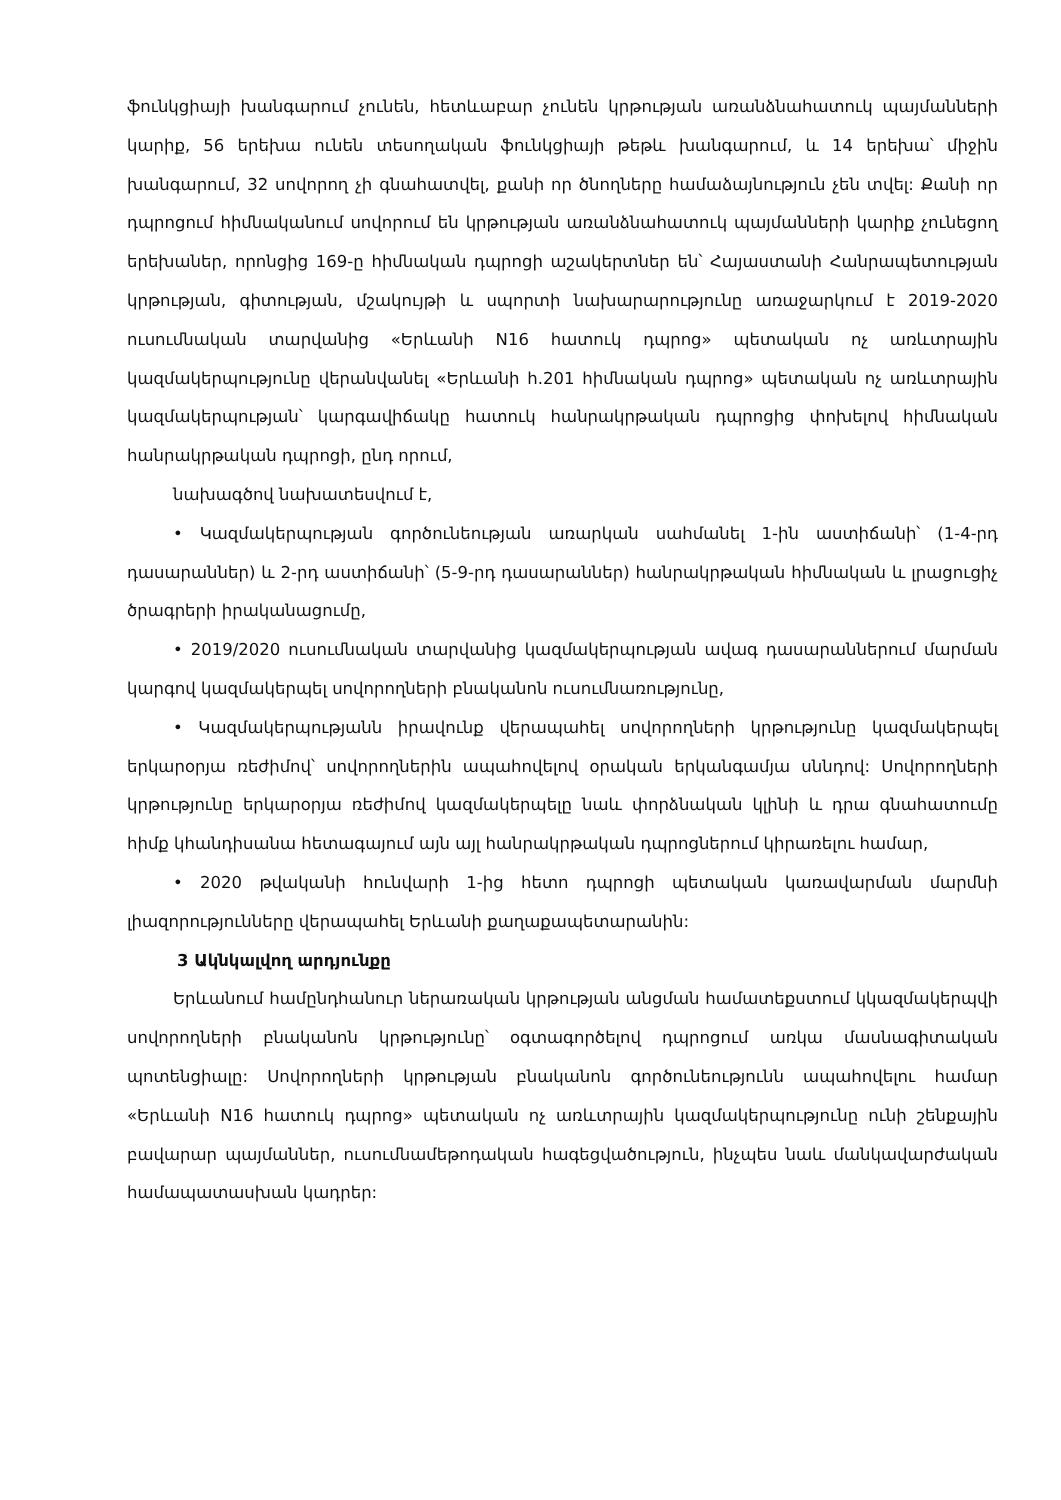ֆունկցիայի խանգարում չունեն, հետևաբար չունեն կրթության առանձնահատուկ պայմանների կարիք, 56 երեխա ունեն տեսողական ֆունկցիայի թեթև խանգարում, և 14 երեխա՝ միջին խանգարում, 32 սովորող չի գնահատվել, քանի որ ծնողները համաձայնություն չեն տվել: Քանի որ դպրոցում հիմնականում սովորում են կրթության առանձնահատուկ պայմանների կարիք չունեցող երեխաներ, որոնցից 169-ը հիմնական դպրոցի աշակերտներ են՝ Հայաստանի Հանրապետության կրթության, գիտության, մշակույթի և սպորտի նախարարությունը առաջարկում է 2019-2020 ուսումնական տարվանից «Երևանի N16 հատուկ դպրոց» պետական ոչ առևտրային կազմակերպությունը վերանվանել «Երևանի հ.201 հիմնական դպրոց» պետական ոչ առևտրային կազմակերպության՝ կարգավիճակը հատուկ հանրակրթական դպրոցից փոխելով հիմնական հանրակրթական դպրոցի, ընդ որում,
նախագծով նախատեսվում է,
• Կազմակերպության գործունեության առարկան սահմանել 1-ին աստիճանի՝ (1-4-րդ դասարաններ) և 2-րդ աստիճանի՝ (5-9-րդ դասարաններ) հանրակրթական հիմնական և լրացուցիչ ծրագրերի իրականացումը,
• 2019/2020 ուսումնական տարվանից կազմակերպության ավագ դասարաններում մարման կարգով կազմակերպել սովորողների բնականոն ուսումնառությունը,
• Կազմակերպությանն իրավունք վերապահել սովորողների կրթությունը կազմակերպել երկարօրյա ռեժիմով՝ սովորողներին ապահովելով օրական երկանգամյա սննդով: Սովորողների կրթությունը երկարօրյա ռեժիմով կազմակերպելը նաև փորձնական կլինի և դրա գնահատումը հիմք կհանդիսանա հետագայում այն այլ հանրակրթական դպրոցներում կիրառելու համար,
• 2020 թվականի հունվարի 1-ից հետո դպրոցի պետական կառավարման մարմնի լիազորությունները վերապահել Երևանի քաղաքապետարանին:
3 Ակնկալվող արդյունքը
Երևանում համընդհանուր ներառական կրթության անցման համատեքստում կկազմակերպվի սովորողների բնականոն կրթությունը՝ օգտագործելով դպրոցում առկա մասնագիտական պոտենցիալը: Սովորողների կրթության բնականոն գործունեությունն ապահովելու համար «Երևանի N16 հատուկ դպրոց» պետական ոչ առևտրային կազմակերպությունը ունի շենքային բավարար պայմաններ, ուսումնամեթոդական հագեցվածություն, ինչպես նաև մանկավարժական համապատասխան կադրեր: